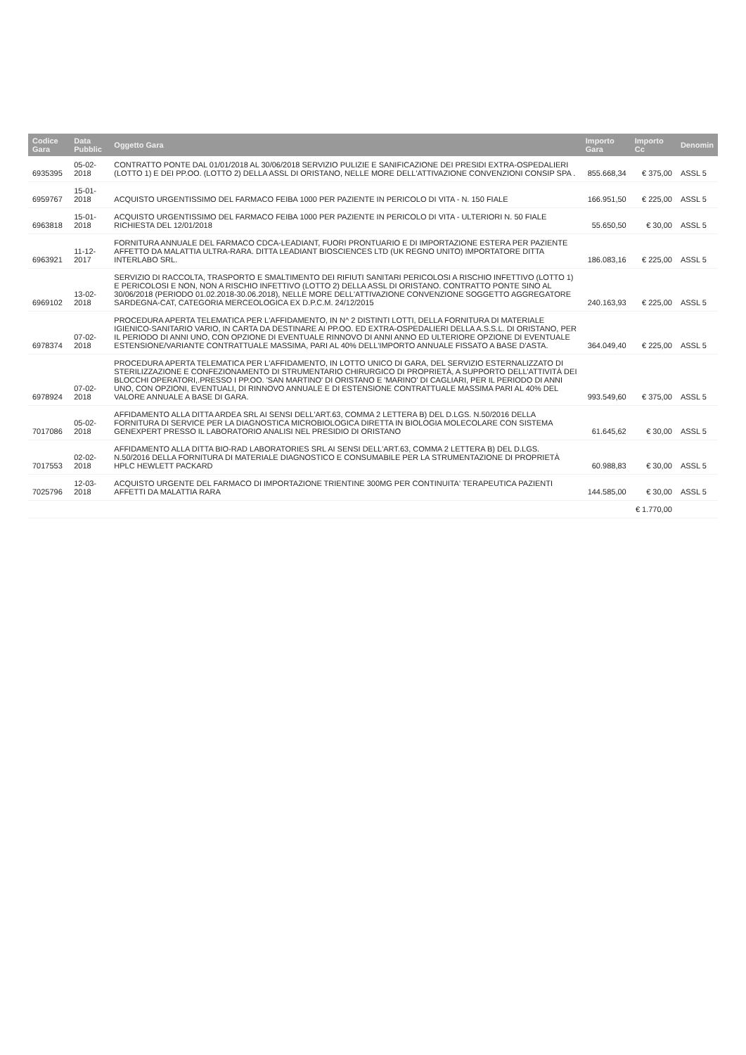| Codice Gara | Data Pubblic | Oggetto Gara | Importo Gara | Importo Cc | Denomin |
| --- | --- | --- | --- | --- | --- |
| 6935395 | 05-02-2018 | CONTRATTO PONTE DAL 01/01/2018 AL 30/06/2018 SERVIZIO PULIZIE E SANIFICAZIONE DEI PRESIDI EXTRA-OSPEDALIERI (LOTTO 1) E DEI PP.OO. (LOTTO 2) DELLA ASSL DI ORISTANO, NELLE MORE DELL'ATTIVAZIONE CONVENZIONI CONSIP SPA . | 855.668,34 | € 375,00 | ASSL 5 |
| 6959767 | 15-01-2018 | ACQUISTO URGENTISSIMO DEL FARMACO FEIBA 1000 PER PAZIENTE IN PERICOLO DI VITA - N. 150 FIALE | 166.951,50 | € 225,00 | ASSL 5 |
| 6963818 | 15-01-2018 | ACQUISTO URGENTISSIMO DEL FARMACO FEIBA 1000 PER PAZIENTE IN PERICOLO DI VITA - ULTERIORI N. 50 FIALE RICHIESTA DEL 12/01/2018 | 55.650,50 | € 30,00 | ASSL 5 |
| 6963921 | 11-12-2017 | FORNITURA ANNUALE DEL FARMACO CDCA-LEADIANT, FUORI PRONTUARIO E DI IMPORTAZIONE ESTERA PER PAZIENTE AFFETTO DA MALATTIA ULTRA-RARA. DITTA LEADIANT BIOSCIENCES LTD (UK REGNO UNITO) IMPORTATORE DITTA INTERLABO SRL. | 186.083,16 | € 225,00 | ASSL 5 |
| 6969102 | 13-02-2018 | SERVIZIO DI RACCOLTA, TRASPORTO E SMALTIMENTO DEI RIFIUTI SANITARI PERICOLOSI A RISCHIO INFETTIVO (LOTTO 1) E PERICOLOSI E NON, NON A RISCHIO INFETTIVO (LOTTO 2) DELLA ASSL DI ORISTANO. CONTRATTO PONTE SINO AL 30/06/2018 (PERIODO 01.02.2018-30.06.2018), NELLE MORE DELL'ATTIVAZIONE CONVENZIONE SOGGETTO AGGREGATORE SARDEGNA-CAT, CATEGORIA MERCEOLOGICA EX D.P.C.M. 24/12/2015 | 240.163,93 | € 225,00 | ASSL 5 |
| 6978374 | 07-02-2018 | PROCEDURA APERTA TELEMATICA PER L'AFFIDAMENTO, IN N^ 2 DISTINTI LOTTI, DELLA FORNITURA DI MATERIALE IGIENICO-SANITARIO VARIO, IN CARTA DA DESTINARE AI PP.OO. ED EXTRA-OSPEDALIERI DELLA A.S.S.L. DI ORISTANO, PER IL PERIODO DI ANNI UNO, CON OPZIONE DI EVENTUALE RINNOVO DI ANNI ANNO ED ULTERIORE OPZIONE DI EVENTUALE ESTENSIONE/VARIANTE CONTRATTUALE MASSIMA, PARI AL 40% DELL'IMPORTO ANNUALE FISSATO A BASE D'ASTA. | 364.049,40 | € 225,00 | ASSL 5 |
| 6978924 | 07-02-2018 | PROCEDURA APERTA TELEMATICA PER L'AFFIDAMENTO, IN LOTTO UNICO DI GARA, DEL SERVIZIO ESTERNALIZZATO DI STERILIZZAZIONE E CONFEZIONAMENTO DI STRUMENTARIO CHIRURGICO DI PROPRIETÀ, A SUPPORTO DELL'ATTIVITÀ DEI BLOCCHI OPERATORI,.PRESSO I PP.OO. 'SAN MARTINO' DI ORISTANO E 'MARINO' DI CAGLIARI, PER IL PERIODO DI ANNI UNO, CON OPZIONI, EVENTUALI, DI RINNOVO ANNUALE E DI ESTENSIONE CONTRATTUALE MASSIMA PARI AL 40% DEL VALORE ANNUALE A BASE DI GARA. | 993.549,60 | € 375,00 | ASSL 5 |
| 7017086 | 05-02-2018 | AFFIDAMENTO ALLA DITTA ARDEA SRL AI SENSI DELL'ART.63, COMMA 2 LETTERA B) DEL D.LGS. N.50/2016 DELLA FORNITURA DI SERVICE PER LA DIAGNOSTICA MICROBIOLOGICA DIRETTA IN BIOLOGIA MOLECOLARE CON SISTEMA GENEXPERT PRESSO IL LABORATORIO ANALISI NEL PRESIDIO DI ORISTANO | 61.645,62 | € 30,00 | ASSL 5 |
| 7017553 | 02-02-2018 | AFFIDAMENTO ALLA DITTA BIO-RAD LABORATORIES SRL AI SENSI DELL'ART.63, COMMA 2 LETTERA B) DEL D.LGS. N.50/2016 DELLA FORNITURA DI MATERIALE DIAGNOSTICO E CONSUMABILE PER LA STRUMENTAZIONE DI PROPRIETÀ HPLC HEWLETT PACKARD | 60.988,83 | € 30,00 | ASSL 5 |
| 7025796 | 12-03-2018 | ACQUISTO URGENTE DEL FARMACO DI IMPORTAZIONE TRIENTINE 300MG PER CONTINUITA' TERAPEUTICA PAZIENTI AFFETTI DA MALATTIA RARA | 144.585,00 | € 30,00 | ASSL 5 |
| | | | | € 1.770,00 | |